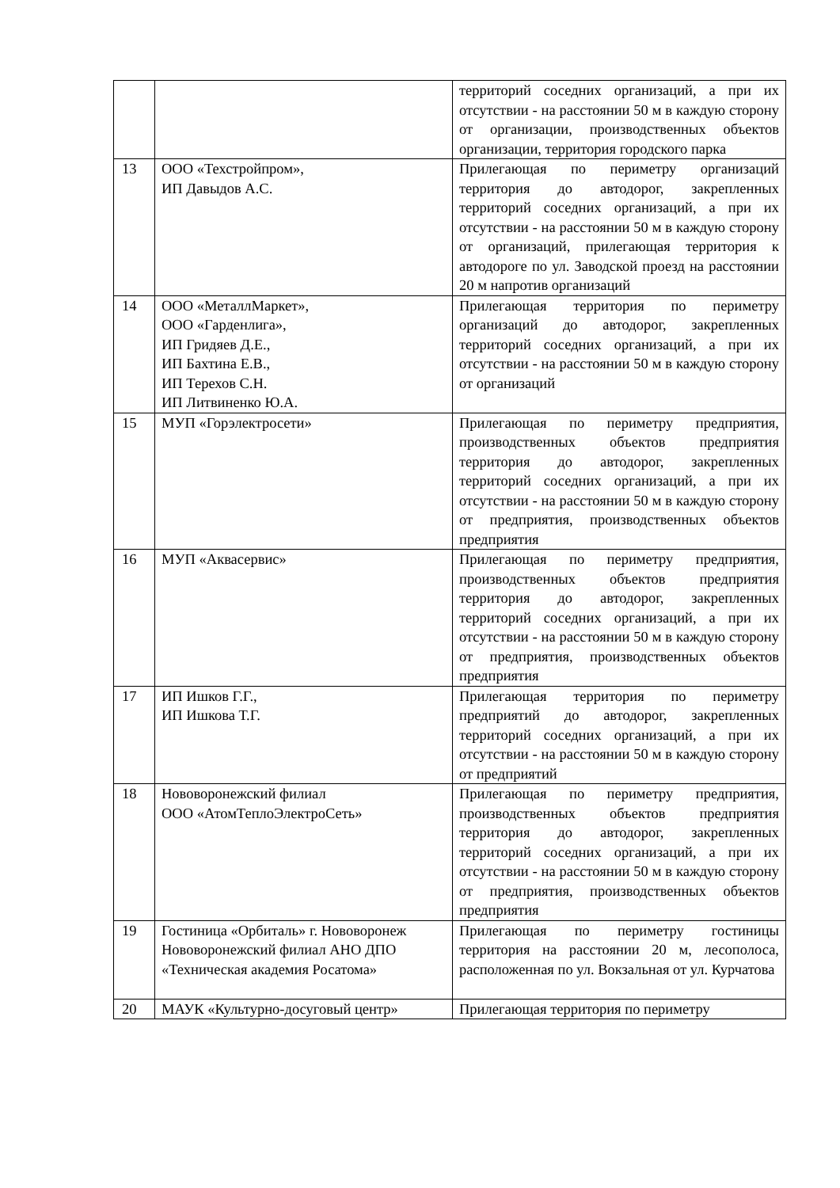| | | территорий соседних организаций, а при их отсутствии - на расстоянии 50 м в каждую сторону от организации, производственных объектов организации, территория городского парка |
| 13 | ООО «Техстройпром», ИП Давыдов А.С. | Прилегающая по периметру организаций территория до автодорог, закрепленных территорий соседних организаций, а при их отсутствии - на расстоянии 50 м в каждую сторону от организаций, прилегающая территория к автодороге по ул. Заводской проезд на расстоянии 20 м напротив организаций |
| 14 | ООО «МеталлМаркет», ООО «Гарденлига», ИП Гридяев Д.Е., ИП Бахтина Е.В., ИП Терехов С.Н. ИП Литвиненко Ю.А. | Прилегающая территория по периметру организаций до автодорог, закрепленных территорий соседних организаций, а при их отсутствии - на расстоянии 50 м в каждую сторону от организаций |
| 15 | МУП «Горэлектросети» | Прилегающая по периметру предприятия, производственных объектов предприятия территория до автодорог, закрепленных территорий соседних организаций, а при их отсутствии - на расстоянии 50 м в каждую сторону от предприятия, производственных объектов предприятия |
| 16 | МУП «Аквасервис» | Прилегающая по периметру предприятия, производственных объектов предприятия территория до автодорог, закрепленных территорий соседних организаций, а при их отсутствии - на расстоянии 50 м в каждую сторону от предприятия, производственных объектов предприятия |
| 17 | ИП Ишков Г.Г., ИП Ишкова Т.Г. | Прилегающая территория по периметру предприятий до автодорог, закрепленных территорий соседних организаций, а при их отсутствии - на расстоянии 50 м в каждую сторону от предприятий |
| 18 | Нововоронежский филиал ООО «АтомТеплоЭлектроСеть» | Прилегающая по периметру предприятия, производственных объектов предприятия территория до автодорог, закрепленных территорий соседних организаций, а при их отсутствии - на расстоянии 50 м в каждую сторону от предприятия, производственных объектов предприятия |
| 19 | Гостиница «Орбиталь» г. Нововоронеж Нововоронежский филиал АНО ДПО «Техническая академия Росатома» | Прилегающая по периметру гостиницы территория на расстоянии 20 м, лесополоса, расположенная по ул. Вокзальная от ул. Курчатова |
| 20 | МАУК «Культурно-досуговый центр» | Прилегающая территория по периметру |